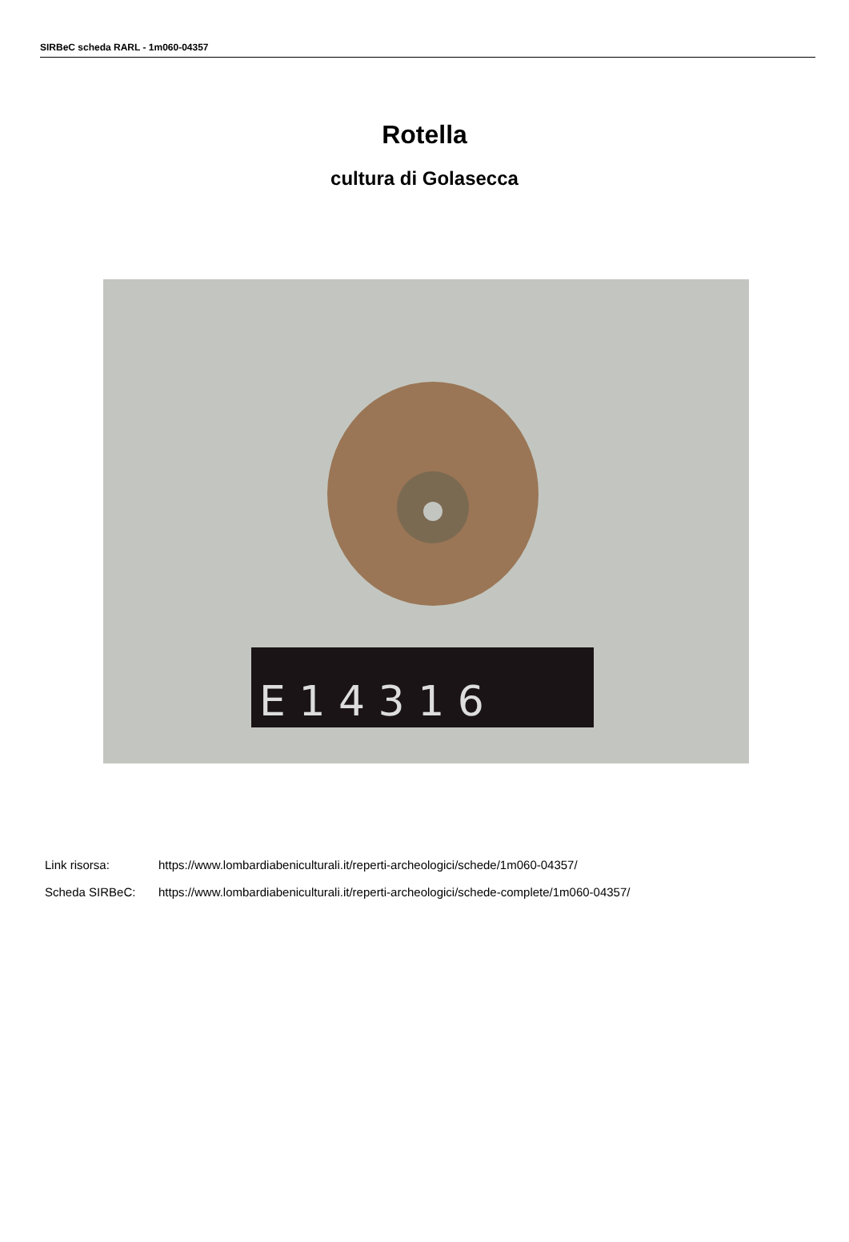SIRBeC scheda RARL - 1m060-04357
Rotella
cultura di Golasecca
E 1 4 3 1 6
Link risorsa: https://www.lombardiabeniculturali.it/reperti-archeologici/schede/1m060-04357/
Scheda SIRBeC: https://www.lombardiabeniculturali.it/reperti-archeologici/schede-complete/1m060-04357/